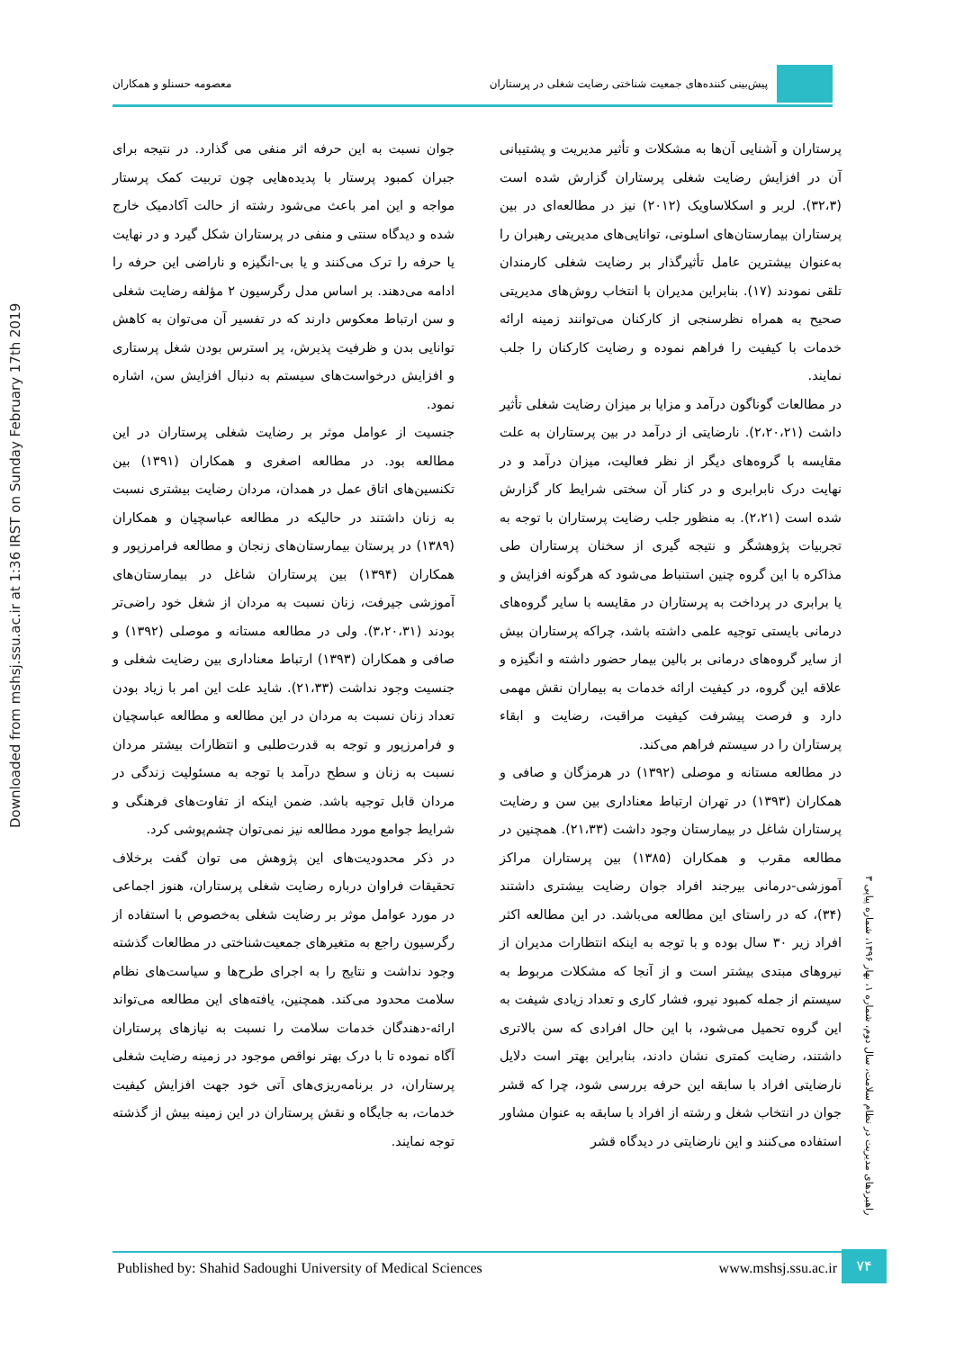Downloaded from mshsj.ssu.ac.ir at 1:36 IRST on Sunday February 17th 2019
پیش‌بینی کننده‌های جمعیت شناختی رضایت شغلی در پرستاران
معصومه حسنلو و همکاران
پرستاران و آشنایی آن‌ها به مشکلات و تأثیر مدیریت و پشتیبانی آن در افزایش رضایت شغلی پرستاران گزارش شده است (۳۲،۳). لربر و اسکلاساویک (۲۰۱۲) نیز در مطالعه‌ای در بین پرستاران بیمارستان‌های اسلونی، توانایی‌های مدیریتی رهبران را به‌عنوان بیشترین عامل تأثیرگذار بر رضایت شغلی کارمندان تلقی نمودند (۱۷). بنابراین مدیران با انتخاب روش‌های مدیریتی صحیح به همراه نظرسنجی از کارکنان می‌توانند زمینه ارائه خدمات با کیفیت را فراهم نموده و رضایت کارکنان را جلب نمایند.
در مطالعات گوناگون درآمد و مزایا بر میزان رضایت شغلی تأثیر داشت (۲،۲۰،۲۱). نارضایتی از درآمد در بین پرستاران به علت مقایسه با گروه‌های دیگر از نظر فعالیت، میزان درآمد و در نهایت درک نابرابری و در کنار آن سختی شرایط کار گزارش شده است (۲،۲۱). به منظور جلب رضایت پرستاران با توجه به تجربیات پژوهشگر و نتیجه گیری از سخنان پرستاران طی مذاکره با این گروه چنین استنباط می‌شود که هرگونه افزایش و یا برابری در پرداخت به پرستاران در مقایسه با سایر گروه‌های درمانی بایستی توجیه علمی داشته باشد، چراکه پرستاران بیش از سایر گروه‌های درمانی بر بالین بیمار حضور داشته و انگیزه و علاقه این گروه، در کیفیت ارائه خدمات به بیماران نقش مهمی دارد و فرصت پیشرفت کیفیت مراقبت، رضایت و ابقاء پرستاران را در سیستم فراهم می‌کند.
در مطالعه مستانه و موصلی (۱۳۹۲) در هرمزگان و صافی و همکاران (۱۳۹۳) در تهران ارتباط معناداری بین سن و رضایت پرستاران شاغل در بیمارستان وجود داشت (۲۱،۳۳). همچنین در مطالعه مقرب و همکاران (۱۳۸۵) بین پرستاران مراکز آموزشی-درمانی بیرجند افراد جوان رضایت بیشتری داشتند (۳۴)، که در راستای این مطالعه می‌باشد. در این مطالعه اکثر افراد زیر ۳۰ سال بوده و با توجه به اینکه انتظارات مدیران از نیروهای مبتدی بیشتر است و از آنجا که مشکلات مربوط به سیستم از جمله کمبود نیرو، فشار کاری و تعداد زیادی شیفت به این گروه تحمیل می‌شود، با این حال افرادی که سن بالاتری داشتند، رضایت کمتری نشان دادند، بنابراین بهتر است دلایل نارضایتی افراد با سابقه این حرفه بررسی شود، چرا که قشر جوان در انتخاب شغل و رشته از افراد با سابقه به عنوان مشاور استفاده می‌کنند و این نارضایتی در دیدگاه قشر
جوان نسبت به این حرفه اثر منفی می گذارد. در نتیجه برای جبران کمبود پرستار با پدیده‌هایی چون تربیت کمک پرستار مواجه و این امر باعث می‌شود رشته از حالت آکادمیک خارج شده و دیدگاه سنتی و منفی در پرستاران شکل گیرد و در نهایت یا حرفه را ترک می‌کنند و یا بی-انگیزه و ناراضی این حرفه را ادامه می‌دهند. بر اساس مدل رگرسیون ۲ مؤلفه رضایت شغلی و سن ارتباط معکوس دارند که در تفسیر آن می‌توان به کاهش توانایی بدن و ظرفیت پذیرش، پر استرس بودن شغل پرستاری و افزایش درخواست‌های سیستم به دنبال افزایش سن، اشاره نمود.
جنسیت از عوامل موثر بر رضایت شغلی پرستاران در این مطالعه بود. در مطالعه اصغری و همکاران (۱۳۹۱) بین تکنسین‌های اتاق عمل در همدان، مردان رضایت بیشتری نسبت به زنان داشتند در حالیکه در مطالعه عباسچیان و همکاران (۱۳۸۹) در پرستان بیمارستان‌های زنجان و مطالعه فرامرزپور و همکاران (۱۳۹۴) بین پرستاران شاغل در بیمارستان‌های آموزشی جیرفت، زنان نسبت به مردان از شغل خود راضی‌تر بودند (۳،۲۰،۳۱). ولی در مطالعه مستانه و موصلی (۱۳۹۲) و صافی و همکاران (۱۳۹۳) ارتباط معناداری بین رضایت شغلی و جنسیت وجود نداشت (۲۱،۳۳). شاید علت این امر با زیاد بودن تعداد زنان نسبت به مردان در این مطالعه و مطالعه عباسچیان و فرامرزپور و توجه به قدرت‌طلبی و انتظارات بیشتر مردان نسبت به زنان و سطح درآمد با توجه به مسئولیت زندگی در مردان قابل توجیه باشد. ضمن اینکه از تفاوت‌های فرهنگی و شرایط جوامع مورد مطالعه نیز نمی‌توان چشم‌پوشی کرد.
در ذکر محدودیت‌های این پژوهش می توان گفت برخلاف تحقیقات فراوان درباره رضایت شغلی پرستاران، هنوز اجماعی در مورد عوامل موثر بر رضایت شغلی به‌خصوص با استفاده از رگرسیون راجع به متغیرهای جمعیت‌شناختی در مطالعات گذشته وجود نداشت و نتایج را به اجرای طرح‌ها و سیاست‌های نظام سلامت محدود می‌کند. همچنین، یافته‌های این مطالعه می‌تواند ارائه-دهندگان خدمات سلامت را نسبت به نیازهای پرستاران آگاه نموده تا با درک بهتر نواقص موجود در زمینه رضایت شغلی پرستاران، در برنامه‌ریزی‌های آتی خود جهت افزایش کیفیت خدمات، به جایگاه و نقش پرستاران در این زمینه بیش از گذشته توجه نمایند.
راهبردهای مدیریت در نظام سلامت، سال دوم، شماره ۱، بهار ۱۳۹۶، شماره پیاپی ۳
Published by: Shahid Sadoughi University of Medical Sciences www.mshsj.ssu.ac.ir ۷۴